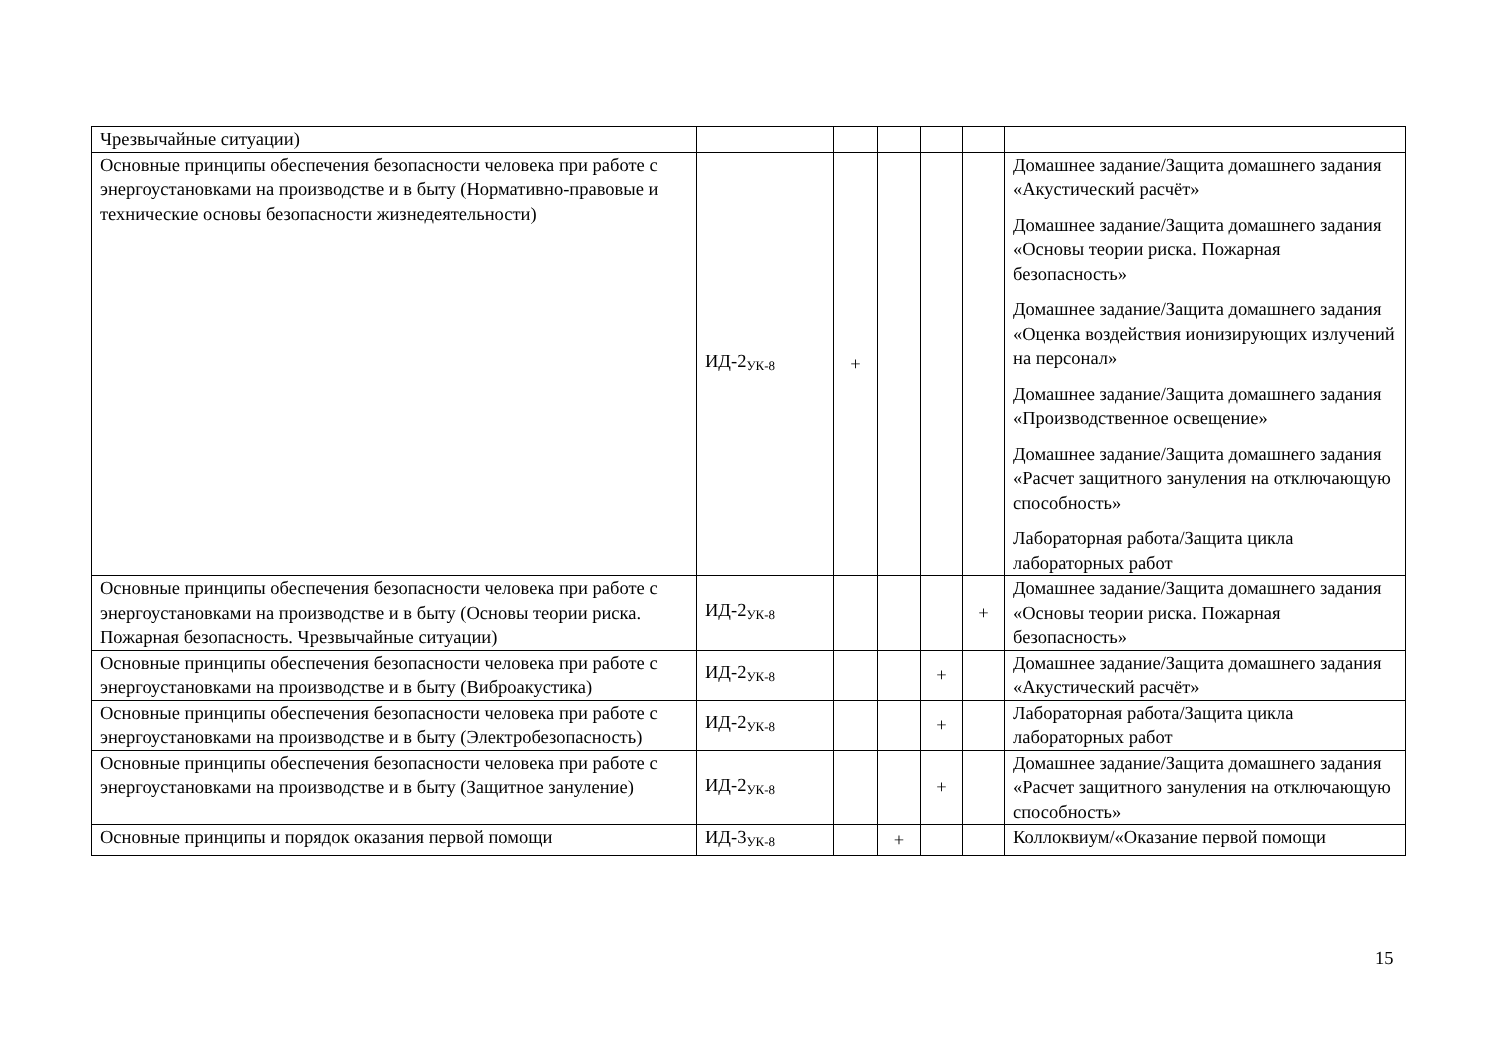| Чрезвычайные ситуации) | | | | | | |
| Основные принципы обеспечения безопасности человека при работе с энергоустановками на производстве и в быту (Нормативно-правовые и технические основы безопасности жизнедеятельности) | ИД-2<sub>УК-8</sub> | + | | | | Домашнее задание/Защита домашнего задания «Акустический расчёт» Домашнее задание/Защита домашнего задания «Основы теории риска. Пожарная безопасность» Домашнее задание/Защита домашнего задания «Оценка воздействия ионизирующих излучений на персонал» Домашнее задание/Защита домашнего задания «Производственное освещение» Домашнее задание/Защита домашнего задания «Расчет защитного зануления на отключающую способность» Лабораторная работа/Защита цикла лабораторных работ |
| Основные принципы обеспечения безопасности человека при работе с энергоустановками на производстве и в быту (Основы теории риска. Пожарная безопасность. Чрезвычайные ситуации) | ИД-2<sub>УК-8</sub> | | | | + | Домашнее задание/Защита домашнего задания «Основы теории риска. Пожарная безопасность» |
| Основные принципы обеспечения безопасности человека при работе с энергоустановками на производстве и в быту (Виброакустика) | ИД-2<sub>УК-8</sub> | | | + | | Домашнее задание/Защита домашнего задания «Акустический расчёт» |
| Основные принципы обеспечения безопасности человека при работе с энергоустановками на производстве и в быту (Электробезопасность) | ИД-2<sub>УК-8</sub> | | | + | | Лабораторная работа/Защита цикла лабораторных работ |
| Основные принципы обеспечения безопасности человека при работе с энергоустановками на производстве и в быту (Защитное зануление) | ИД-2<sub>УК-8</sub> | | | + | | Домашнее задание/Защита домашнего задания «Расчет защитного зануления на отключающую способность» |
| Основные принципы и порядок оказания первой помощи | ИД-3<sub>УК-8</sub> | | + | | | Коллоквиум/«Оказание первой помощи |
15